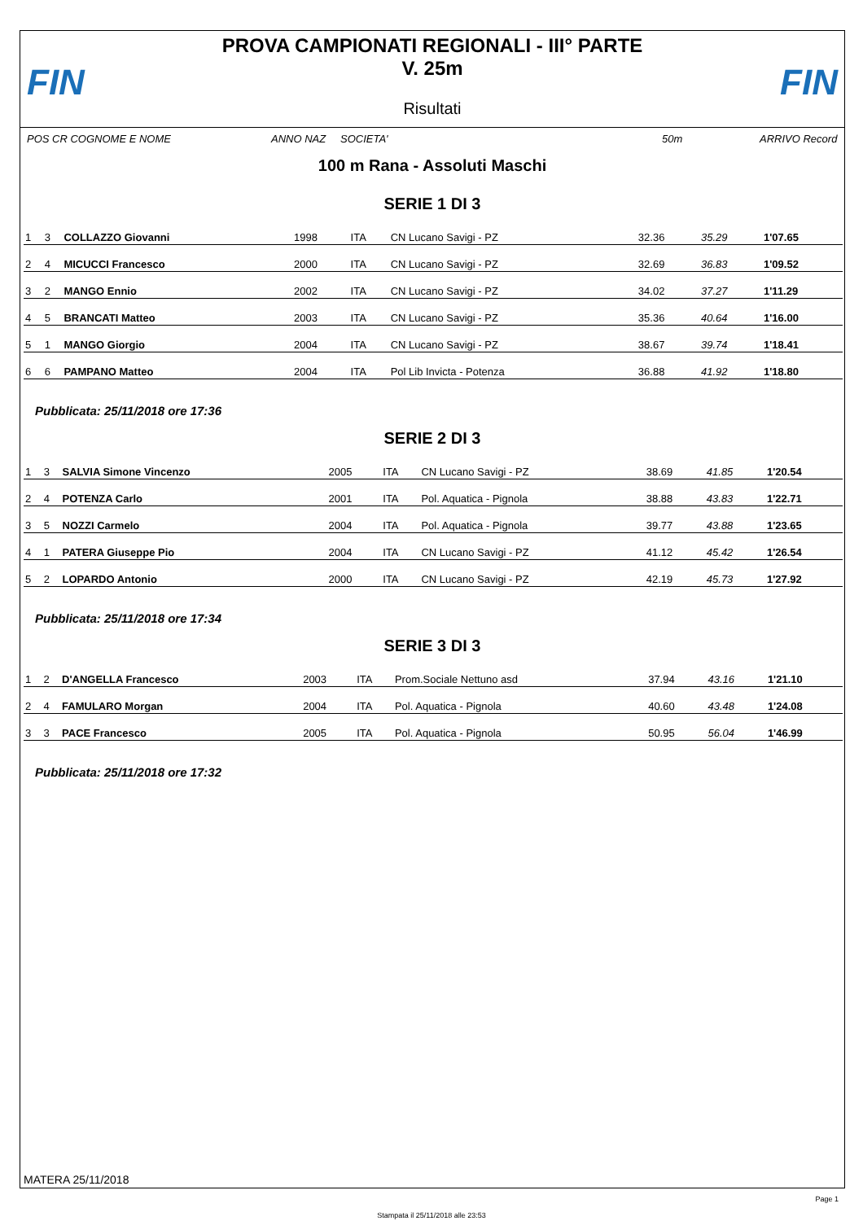FIN FIN
PROVA CAMPIONATI REGIONALI - III° PARTE
V. 25m
Risultati
POS CR COGNOME E NOME ANNO NAZ SOCIETA' 50m ARRIVO Record
100 m Rana - Assoluti Maschi
SERIE 1 DI 3
| 1 | 3 | COLLAZZO Giovanni | 1998 | ITA | CN Lucano Savigi - PZ | 32.36 | 35.29 | 1'07.65 |
| 2 | 4 | MICUCCI Francesco | 2000 | ITA | CN Lucano Savigi - PZ | 32.69 | 36.83 | 1'09.52 |
| 3 | 2 | MANGO Ennio | 2002 | ITA | CN Lucano Savigi - PZ | 34.02 | 37.27 | 1'11.29 |
| 4 | 5 | BRANCATI Matteo | 2003 | ITA | CN Lucano Savigi - PZ | 35.36 | 40.64 | 1'16.00 |
| 5 | 1 | MANGO Giorgio | 2004 | ITA | CN Lucano Savigi - PZ | 38.67 | 39.74 | 1'18.41 |
| 6 | 6 | PAMPANO Matteo | 2004 | ITA | Pol Lib Invicta - Potenza | 36.88 | 41.92 | 1'18.80 |
Pubblicata: 25/11/2018 ore 17:36
SERIE 2 DI 3
| 1 | 3 | SALVIA Simone Vincenzo | 2005 | ITA | CN Lucano Savigi - PZ | 38.69 | 41.85 | 1'20.54 |
| 2 | 4 | POTENZA Carlo | 2001 | ITA | Pol. Aquatica - Pignola | 38.88 | 43.83 | 1'22.71 |
| 3 | 5 | NOZZI Carmelo | 2004 | ITA | Pol. Aquatica - Pignola | 39.77 | 43.88 | 1'23.65 |
| 4 | 1 | PATERA Giuseppe Pio | 2004 | ITA | CN Lucano Savigi - PZ | 41.12 | 45.42 | 1'26.54 |
| 5 | 2 | LOPARDO Antonio | 2000 | ITA | CN Lucano Savigi - PZ | 42.19 | 45.73 | 1'27.92 |
Pubblicata: 25/11/2018 ore 17:34
SERIE 3 DI 3
| 1 | 2 | D'ANGELLA Francesco | 2003 | ITA | Prom.Sociale Nettuno asd | 37.94 | 43.16 | 1'21.10 |
| 2 | 4 | FAMULARO Morgan | 2004 | ITA | Pol. Aquatica - Pignola | 40.60 | 43.48 | 1'24.08 |
| 3 | 3 | PACE Francesco | 2005 | ITA | Pol. Aquatica - Pignola | 50.95 | 56.04 | 1'46.99 |
Pubblicata: 25/11/2018 ore 17:32
MATERA 25/11/2018
Page 1
Stampata il 25/11/2018 alle 23:53